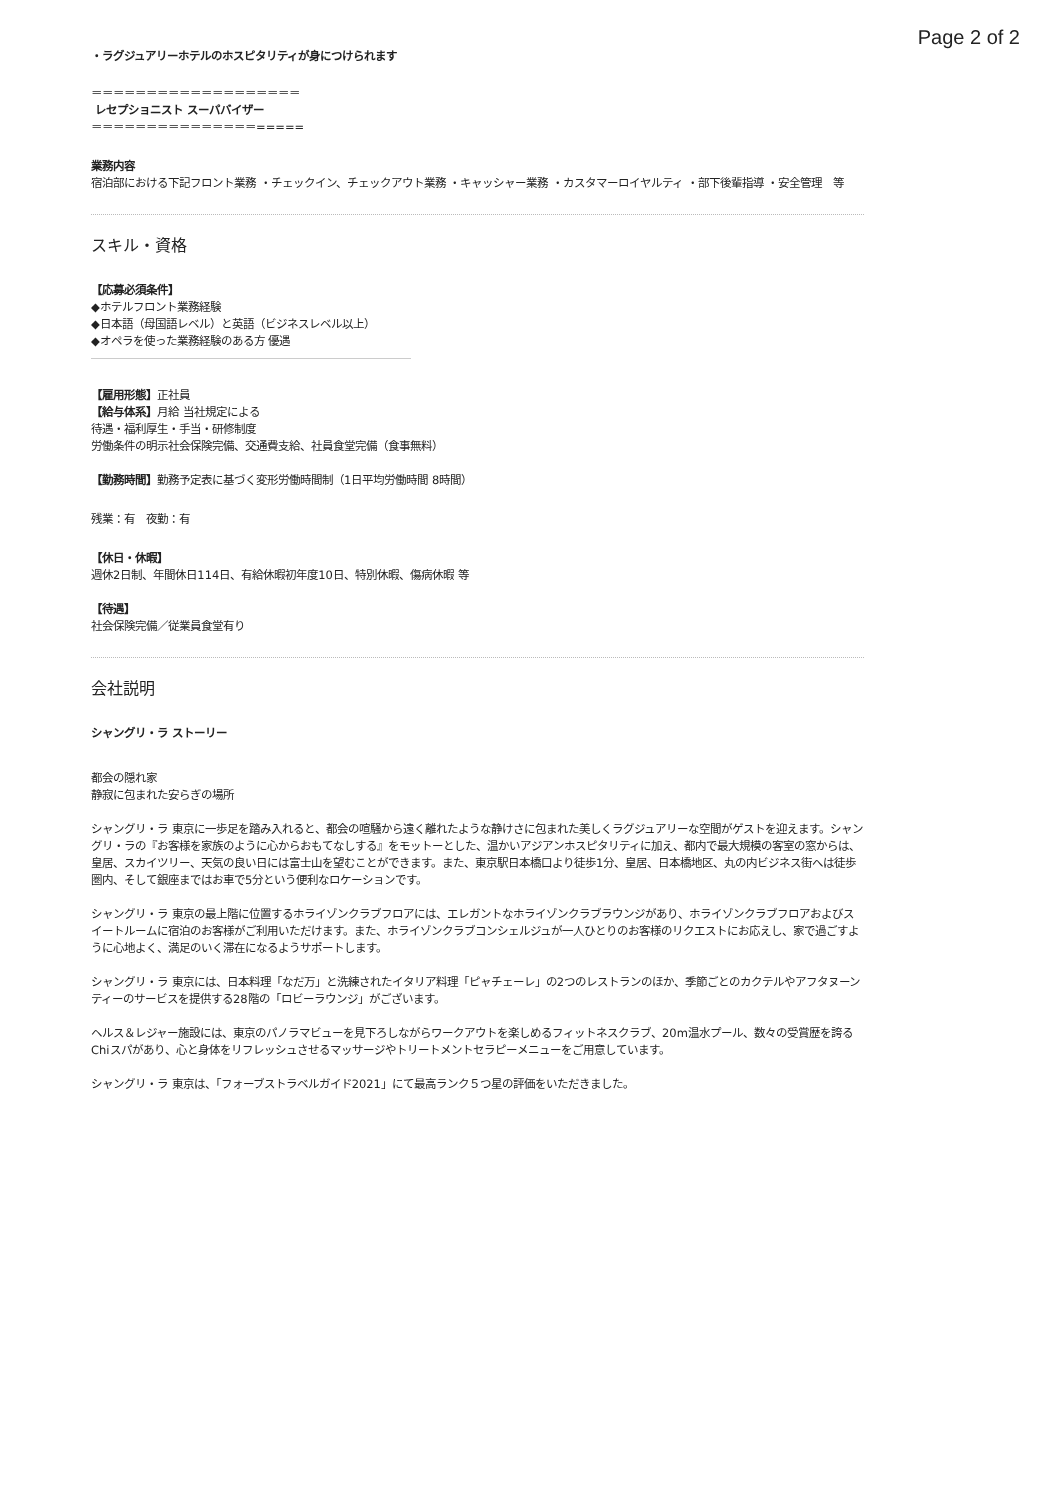Page 2 of 2
・ラグジュアリーホテルのホスピタリティが身につけられます
＝＝＝＝＝＝＝＝＝＝＝＝＝＝＝＝＝＝＝
レセプショニスト スーパバイザー
＝＝＝＝＝＝＝＝＝＝＝＝＝＝＝=====
業務内容
宿泊部における下記フロント業務 ・チェックイン、チェックアウト業務 ・キャッシャー業務 ・カスタマーロイヤルティ ・部下後輩指導 ・安全管理　等
スキル・資格
【応募必須条件】
◆ホテルフロント業務経験
◆日本語（母国語レベル）と英語（ビジネスレベル以上）
◆オペラを使った業務経験のある方 優遇
【雇用形態】正社員
【給与体系】月給 当社規定による
待遇・福利厚生・手当・研修制度
労働条件の明示社会保険完備、交通費支給、社員食堂完備（食事無料）
【勤務時間】勤務予定表に基づく変形労働時間制（1日平均労働時間 8時間）
残業：有　夜勤：有
【休日・休暇】
週休2日制、年間休日114日、有給休暇初年度10日、特別休暇、傷病休暇 等
【待遇】
社会保険完備／従業員食堂有り
会社説明
シャングリ・ラ ストーリー
都会の隠れ家
静寂に包まれた安らぎの場所
シャングリ・ラ 東京に一歩足を踏み入れると、都会の喧騒から遠く離れたような静けさに包まれた美しくラグジュアリーな空間がゲストを迎えます。シャングリ・ラの『お客様を家族のように心からおもてなしする』をモットーとした、温かいアジアンホスピタリティに加え、都内で最大規模の客室の窓からは、皇居、スカイツリー、天気の良い日には富士山を望むことができます。また、東京駅日本橋口より徒歩1分、皇居、日本橋地区、丸の内ビジネス街へは徒歩圏内、そして銀座まではお車で5分という便利なロケーションです。
シャングリ・ラ 東京の最上階に位置するホライゾンクラブフロアには、エレガントなホライゾンクラブラウンジがあり、ホライゾンクラブフロアおよびスイートルームに宿泊のお客様がご利用いただけます。また、ホライゾンクラブコンシェルジュが一人ひとりのお客様のリクエストにお応えし、家で過ごすように心地よく、満足のいく滞在になるようサポートします。
シャングリ・ラ 東京には、日本料理「なだ万」と洗練されたイタリア料理「ピャチェーレ」の2つのレストランのほか、季節ごとのカクテルやアフタヌーンティーのサービスを提供する28階の「ロビーラウンジ」がございます。
ヘルス＆レジャー施設には、東京のパノラマビューを見下ろしながらワークアウトを楽しめるフィットネスクラブ、20m温水プール、数々の受賞歴を誇るChiスパがあり、心と身体をリフレッシュさせるマッサージやトリートメントセラピーメニューをご用意しています。
シャングリ・ラ 東京は、「フォーブストラベルガイド2021」にて最高ランク５つ星の評価をいただきました。